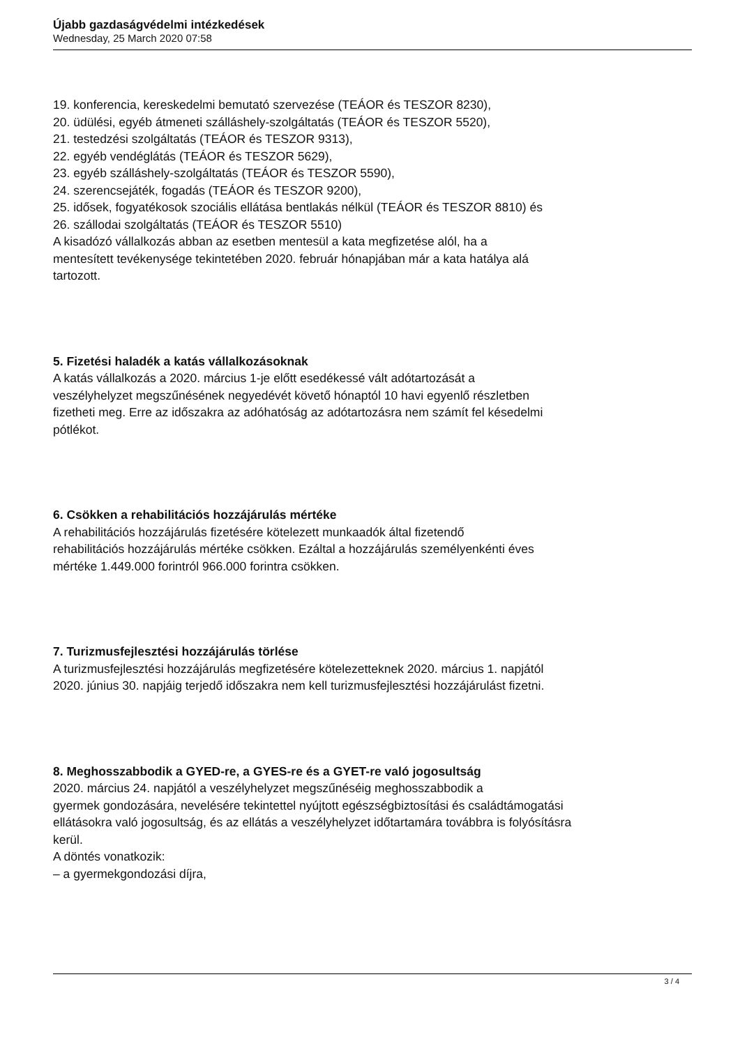Újabb gazdaságvédelmi intézkedések
Wednesday, 25 March 2020 07:58
19. konferencia, kereskedelmi bemutató szervezése (TEÁOR és TESZOR 8230),
20. üdülési, egyéb átmeneti szálláshely-szolgáltatás (TEÁOR és TESZOR 5520),
21. testedzési szolgáltatás (TEÁOR és TESZOR 9313),
22. egyéb vendéglátás (TEÁOR és TESZOR 5629),
23. egyéb szálláshely-szolgáltatás (TEÁOR és TESZOR 5590),
24. szerencsejáték, fogadás (TEÁOR és TESZOR 9200),
25. idősek, fogyatékosok szociális ellátása bentlakás nélkül (TEÁOR és TESZOR 8810) és
26. szállodai szolgáltatás (TEÁOR és TESZOR 5510)
A kisadózó vállalkozás abban az esetben mentesül a kata megfizetése alól, ha a
mentesített tevékenysége tekintetében 2020. február hónapjában már a kata hatálya alá
tartozott.
5. Fizetési haladék a katás vállalkozásoknak
A katás vállalkozás a 2020. március 1-je előtt esedékessé vált adótartozását a
veszélyhelyzet megszűnésének negyedévét követő hónaptól 10 havi egyenlő részletben
fizetheti meg. Erre az időszakra az adóhatóság az adótartozásra nem számít fel késedelmi
pótlékot.
6. Csökken a rehabilitációs hozzájárulás mértéke
A rehabilitációs hozzájárulás fizetésére kötelezett munkaadók által fizetendő
rehabilitációs hozzájárulás mértéke csökken. Ezáltal a hozzájárulás személyenkénti éves
mértéke 1.449.000 forintról 966.000 forintra csökken.
7. Turizmusfejlesztési hozzájárulás törlése
A turizmusfejlesztési hozzájárulás megfizetésére kötelezetteknek 2020. március 1. napjától
2020. június 30. napjáig terjedő időszakra nem kell turizmusfejlesztési hozzájárulást fizetni.
8. Meghosszabbodik a GYED-re, a GYES-re és a GYET-re való jogosultság
2020. március 24. napjától a veszélyhelyzet megszűnéséig meghosszabbodik a
gyermek gondozására, nevelésére tekintettel nyújtott egészségbiztosítási és családtámogatási
ellátásokra való jogosultság, és az ellátás a veszélyhelyzet időtartamára továbbra is folyósításra
kerül.
A döntés vonatkozik:
– a gyermekgondozási díjra,
3 / 4